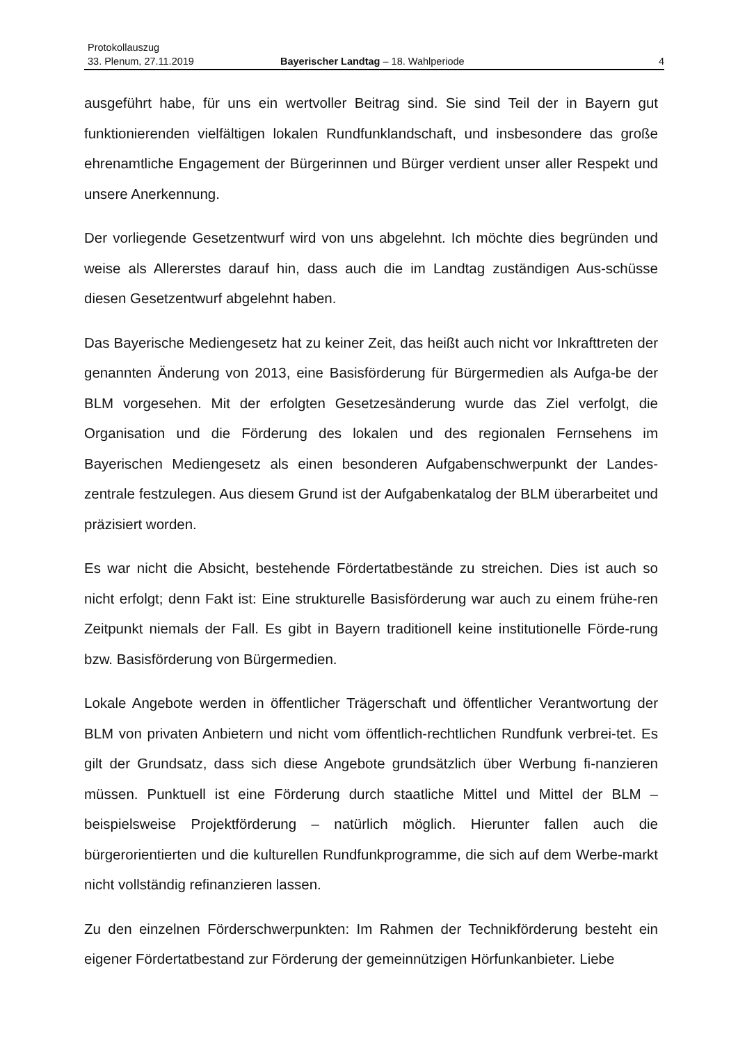Protokollauszug
33. Plenum, 27.11.2019 Bayerischer Landtag – 18. Wahlperiode 4
ausgeführt habe, für uns ein wertvoller Beitrag sind. Sie sind Teil der in Bayern gut funktionierenden vielfältigen lokalen Rundfunklandschaft, und insbesondere das große ehrenamtliche Engagement der Bürgerinnen und Bürger verdient unser aller Respekt und unsere Anerkennung.
Der vorliegende Gesetzentwurf wird von uns abgelehnt. Ich möchte dies begründen und weise als Allererstes darauf hin, dass auch die im Landtag zuständigen Aus-schüsse diesen Gesetzentwurf abgelehnt haben.
Das Bayerische Mediengesetz hat zu keiner Zeit, das heißt auch nicht vor Inkrafttreten der genannten Änderung von 2013, eine Basisförderung für Bürgermedien als Aufga-be der BLM vorgesehen. Mit der erfolgten Gesetzesänderung wurde das Ziel verfolgt, die Organisation und die Förderung des lokalen und des regionalen Fernsehens im Bayerischen Mediengesetz als einen besonderen Aufgabenschwerpunkt der Landes-zentrale festzulegen. Aus diesem Grund ist der Aufgabenkatalog der BLM überarbeitet und präzisiert worden.
Es war nicht die Absicht, bestehende Fördertatbestände zu streichen. Dies ist auch so nicht erfolgt; denn Fakt ist: Eine strukturelle Basisförderung war auch zu einem frühe-ren Zeitpunkt niemals der Fall. Es gibt in Bayern traditionell keine institutionelle Förde-rung bzw. Basisförderung von Bürgermedien.
Lokale Angebote werden in öffentlicher Trägerschaft und öffentlicher Verantwortung der BLM von privaten Anbietern und nicht vom öffentlich-rechtlichen Rundfunk verbrei-tet. Es gilt der Grundsatz, dass sich diese Angebote grundsätzlich über Werbung fi-nanzieren müssen. Punktuell ist eine Förderung durch staatliche Mittel und Mittel der BLM – beispielsweise Projektförderung – natürlich möglich. Hierunter fallen auch die bürgerorientierten und die kulturellen Rundfunkprogramme, die sich auf dem Werbe-markt nicht vollständig refinanzieren lassen.
Zu den einzelnen Förderschwerpunkten: Im Rahmen der Technikförderung besteht ein eigener Fördertatbestand zur Förderung der gemeinnützigen Hörfunkanbieter. Liebe